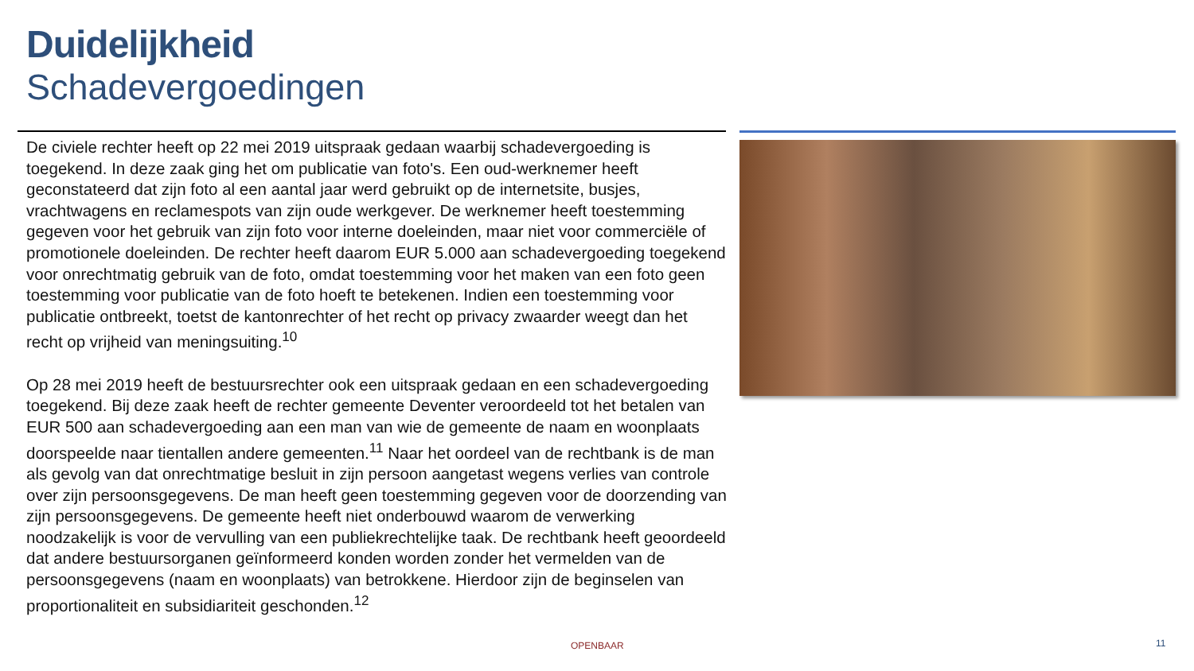Duidelijkheid
Schadevergoedingen
De civiele rechter heeft op 22 mei 2019 uitspraak gedaan waarbij schadevergoeding is toegekend. In deze zaak ging het om publicatie van foto's. Een oud-werknemer heeft geconstateerd dat zijn foto al een aantal jaar werd gebruikt op de internetsite, busjes, vrachtwagens en reclamespots van zijn oude werkgever. De werknemer heeft toestemming gegeven voor het gebruik van zijn foto voor interne doeleinden, maar niet voor commerciële of promotionele doeleinden. De rechter heeft daarom EUR 5.000 aan schadevergoeding toegekend voor onrechtmatig gebruik van de foto, omdat toestemming voor het maken van een foto geen toestemming voor publicatie van de foto hoeft te betekenen. Indien een toestemming voor publicatie ontbreekt, toetst de kantonrechter of het recht op privacy zwaarder weegt dan het recht op vrijheid van meningsuiting.<sup>10</sup>
Op 28 mei 2019 heeft de bestuursrechter ook een uitspraak gedaan en een schadevergoeding toegekend. Bij deze zaak heeft de rechter gemeente Deventer veroordeeld tot het betalen van EUR 500 aan schadevergoeding aan een man van wie de gemeente de naam en woonplaats doorspeelde naar tientallen andere gemeenten.<sup>11</sup> Naar het oordeel van de rechtbank is de man als gevolg van dat onrechtmatige besluit in zijn persoon aangetast wegens verlies van controle over zijn persoonsgegevens. De man heeft geen toestemming gegeven voor de doorzending van zijn persoonsgegevens. De gemeente heeft niet onderbouwd waarom de verwerking noodzakelijk is voor de vervulling van een publiekrechtelijke taak. De rechtbank heeft geoordeeld dat andere bestuursorganen geïnformeerd konden worden zonder het vermelden van de persoonsgegevens (naam en woonplaats) van betrokkene. Hierdoor zijn de beginselen van proportionaliteit en subsidiariteit geschonden.<sup>12</sup>
OPENBAAR 11